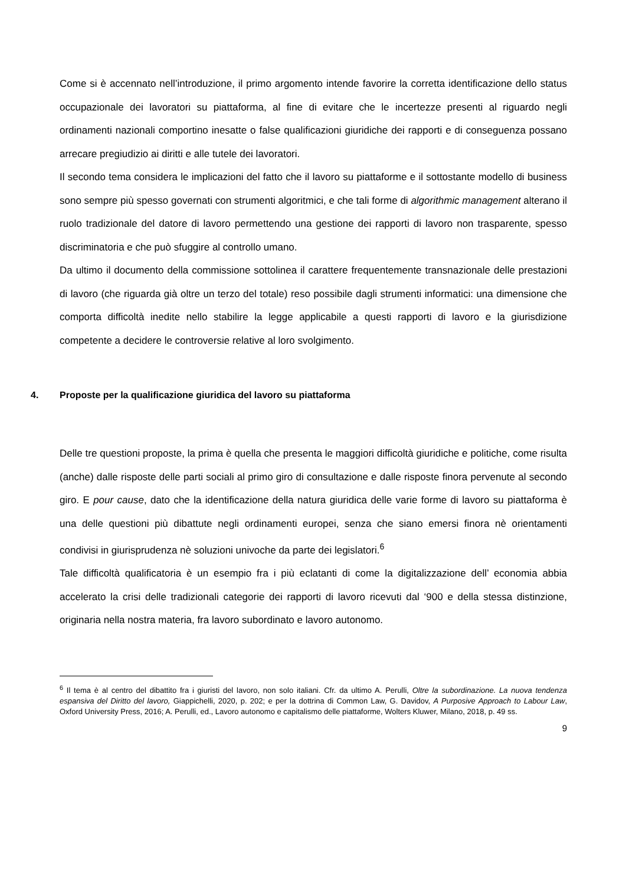Come si è accennato nell’introduzione, il primo argomento intende favorire la corretta identificazione dello status occupazionale dei lavoratori su piattaforma, al fine di evitare che le incertezze presenti al riguardo negli ordinamenti nazionali comportino inesatte o false qualificazioni giuridiche dei rapporti e di conseguenza possano arrecare pregiudizio ai diritti e alle tutele dei lavoratori.
Il secondo tema considera le implicazioni del fatto che il lavoro su piattaforme e il sottostante modello di business sono sempre più spesso governati con strumenti algoritmici, e che tali forme di algorithmic management alterano il ruolo tradizionale del datore di lavoro permettendo una gestione dei rapporti di lavoro non trasparente, spesso discriminatoria e che può sfuggire al controllo umano.
Da ultimo il documento della commissione sottolinea il carattere frequentemente transnazionale delle prestazioni di lavoro (che riguarda già oltre un terzo del totale) reso possibile dagli strumenti informatici: una dimensione che comporta difficoltà inedite nello stabilire la legge applicabile a questi rapporti di lavoro e la giurisdizione competente a decidere le controversie relative al loro svolgimento.
4. Proposte per la qualificazione giuridica del lavoro su piattaforma
Delle tre questioni proposte, la prima è quella che presenta le maggiori difficoltà giuridiche e politiche, come risulta (anche) dalle risposte delle parti sociali al primo giro di consultazione e dalle risposte finora pervenute al secondo giro. E pour cause, dato che la identificazione della natura giuridica delle varie forme di lavoro su piattaforma è una delle questioni più dibattute negli ordinamenti europei, senza che siano emersi finora nè orientamenti condivisi in giurisprudenza nè soluzioni univoche da parte dei legislatori.<sup>6</sup>
Tale difficoltà qualificatoria è un esempio fra i più eclatanti di come la digitalizzazione dell’ economia abbia accelerato la crisi delle tradizionali categorie dei rapporti di lavoro ricevuti dal ‘900 e della stessa distinzione, originaria nella nostra materia, fra lavoro subordinato e lavoro autonomo.
<sup>6</sup> Il tema è al centro del dibattito fra i giuristi del lavoro, non solo italiani. Cfr. da ultimo A. Perulli, Oltre la subordinazione. La nuova tendenza espansiva del Diritto del lavoro, Giappichelli, 2020, p. 202; e per la dottrina di Common Law, G. Davidov, A Purposive Approach to Labour Law, Oxford University Press, 2016; A. Perulli, ed., Lavoro autonomo e capitalismo delle piattaforme, Wolters Kluwer, Milano, 2018, p. 49 ss.
9